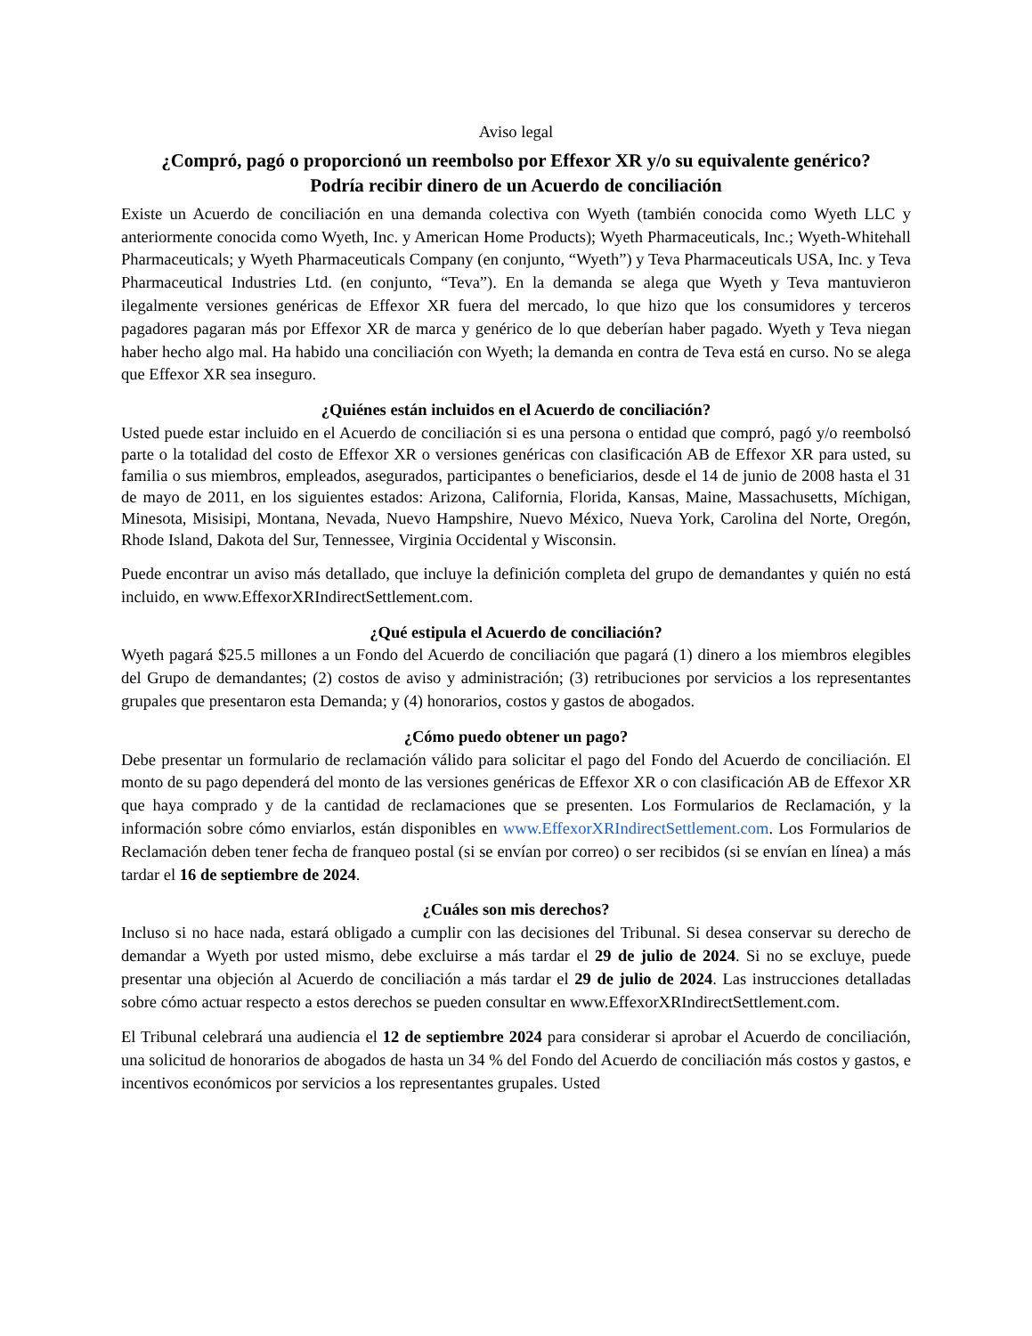Aviso legal
¿Compró, pagó o proporcionó un reembolso por Effexor XR y/o su equivalente genérico?
Podría recibir dinero de un Acuerdo de conciliación
Existe un Acuerdo de conciliación en una demanda colectiva con Wyeth (también conocida como Wyeth LLC y anteriormente conocida como Wyeth, Inc. y American Home Products); Wyeth Pharmaceuticals, Inc.; Wyeth-Whitehall Pharmaceuticals; y Wyeth Pharmaceuticals Company (en conjunto, “Wyeth”) y Teva Pharmaceuticals USA, Inc. y Teva Pharmaceutical Industries Ltd. (en conjunto, “Teva”). En la demanda se alega que Wyeth y Teva mantuvieron ilegalmente versiones genéricas de Effexor XR fuera del mercado, lo que hizo que los consumidores y terceros pagadores pagaran más por Effexor XR de marca y genérico de lo que deberían haber pagado. Wyeth y Teva niegan haber hecho algo mal. Ha habido una conciliación con Wyeth; la demanda en contra de Teva está en curso. No se alega que Effexor XR sea inseguro.
¿Quiénes están incluidos en el Acuerdo de conciliación?
Usted puede estar incluido en el Acuerdo de conciliación si es una persona o entidad que compró, pagó y/o reembolsó parte o la totalidad del costo de Effexor XR o versiones genéricas con clasificación AB de Effexor XR para usted, su familia o sus miembros, empleados, asegurados, participantes o beneficiarios, desde el 14 de junio de 2008 hasta el 31 de mayo de 2011, en los siguientes estados: Arizona, California, Florida, Kansas, Maine, Massachusetts, Míchigan, Minesota, Misisipi, Montana, Nevada, Nuevo Hampshire, Nuevo México, Nueva York, Carolina del Norte, Oregón, Rhode Island, Dakota del Sur, Tennessee, Virginia Occidental y Wisconsin.
Puede encontrar un aviso más detallado, que incluye la definición completa del grupo de demandantes y quién no está incluido, en www.EffexorXRIndirectSettlement.com.
¿Qué estipula el Acuerdo de conciliación?
Wyeth pagará $25.5 millones a un Fondo del Acuerdo de conciliación que pagará (1) dinero a los miembros elegibles del Grupo de demandantes; (2) costos de aviso y administración; (3) retribuciones por servicios a los representantes grupales que presentaron esta Demanda; y (4) honorarios, costos y gastos de abogados.
¿Cómo puedo obtener un pago?
Debe presentar un formulario de reclamación válido para solicitar el pago del Fondo del Acuerdo de conciliación. El monto de su pago dependerá del monto de las versiones genéricas de Effexor XR o con clasificación AB de Effexor XR que haya comprado y de la cantidad de reclamaciones que se presenten. Los Formularios de Reclamación, y la información sobre cómo enviarlos, están disponibles en www.EffexorXRIndirectSettlement.com. Los Formularios de Reclamación deben tener fecha de franqueo postal (si se envían por correo) o ser recibidos (si se envían en línea) a más tardar el 16 de septiembre de 2024.
¿Cuáles son mis derechos?
Incluso si no hace nada, estará obligado a cumplir con las decisiones del Tribunal. Si desea conservar su derecho de demandar a Wyeth por usted mismo, debe excluirse a más tardar el 29 de julio de 2024. Si no se excluye, puede presentar una objeción al Acuerdo de conciliación a más tardar el 29 de julio de 2024. Las instrucciones detalladas sobre cómo actuar respecto a estos derechos se pueden consultar en www.EffexorXRIndirectSettlement.com.
El Tribunal celebrará una audiencia el 12 de septiembre 2024 para considerar si aprobar el Acuerdo de conciliación, una solicitud de honorarios de abogados de hasta un 34 % del Fondo del Acuerdo de conciliación más costos y gastos, e incentivos económicos por servicios a los representantes grupales. Usted